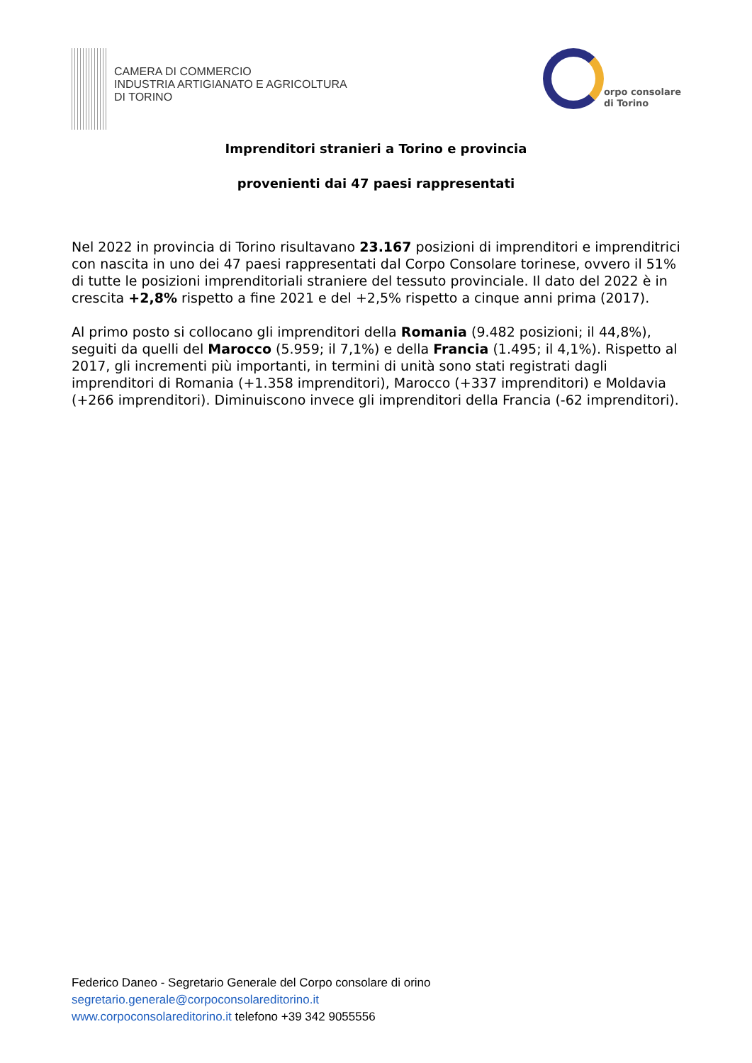CAMERA DI COMMERCIO
INDUSTRIA ARTIGIANATO E AGRICOLTURA
DI TORINO
orpo consolare
di Torino
Imprenditori stranieri a Torino e provincia
provenienti dai 47 paesi rappresentati
Nel 2022 in provincia di Torino risultavano 23.167 posizioni di imprenditori e imprenditrici con nascita in uno dei 47 paesi rappresentati dal Corpo Consolare torinese, ovvero il 51% di tutte le posizioni imprenditoriali straniere del tessuto provinciale. Il dato del 2022 è in crescita +2,8% rispetto a fine 2021 e del +2,5% rispetto a cinque anni prima (2017).
Al primo posto si collocano gli imprenditori della Romania (9.482 posizioni; il 44,8%), seguiti da quelli del Marocco (5.959; il 7,1%) e della Francia (1.495; il 4,1%). Rispetto al 2017, gli incrementi più importanti, in termini di unità sono stati registrati dagli imprenditori di Romania (+1.358 imprenditori), Marocco (+337 imprenditori) e Moldavia (+266 imprenditori). Diminuiscono invece gli imprenditori della Francia (-62 imprenditori).
Federico Daneo - Segretario Generale del Corpo consolare di orino
segretario.generale@corpoconsolareditorino.it
www.corpoconsolareditorino.it telefono +39 342 9055556